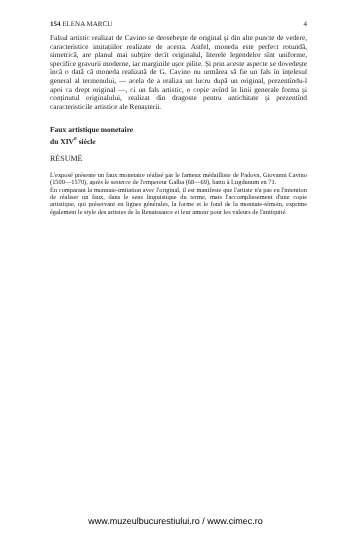154 ELENA MARCU 4
Falsul artistic realizat de Cavino se deosebește de original și din alte puncte de vedere, caracteristice imitațiilor realizate de acesta. Astfel, moneda este perfect rotundă, simetrică, are planul mai subțire decît originalul, literele legendelor sînt uniforme, specifice gravurii moderne, iar marginile ușor pilite. Și prin aceste aspecte se dovedește încă o dată că moneda realizată de G. Cavino nu urmărea să fie un fals în înțelesul general al termenului, — acela de a realiza un lucru după un original, prezentîndu-l apoi ca drept original —, ci un fals artistic, o copie avînd în linii generale forma și conținutul originalului, realizat din dragoste pentru antichitate și prezentînd caracteristicile artistice ale Renașterii.
Faux artistique monetaire
du XIV<sup>e</sup> siècle
RÉSUMÉ
L'exposé présente un faux monetaire réalisé par le fameux médailliste de Padova, Giovanni Cavino (1500—1570), après le sesterce de l'empereur Galba (68—69), battu à Lugdunum en 71.
En comparant la monnaie-imitation avec l'original, il est manifeste que l'artiste n'a pas eu l'intention de réaliser un faux, dans le sens linguistique du terme, mais l'accomplissement d'une copie artistique, qui préservant en lignes générales, la forme et le fond de la monnaie-témoin, exprime également le style des artistes de la Renaissance et leur amour pour les valeurs de l'antiquité.
www.muzeulbucurestiului.ro / www.cimec.ro